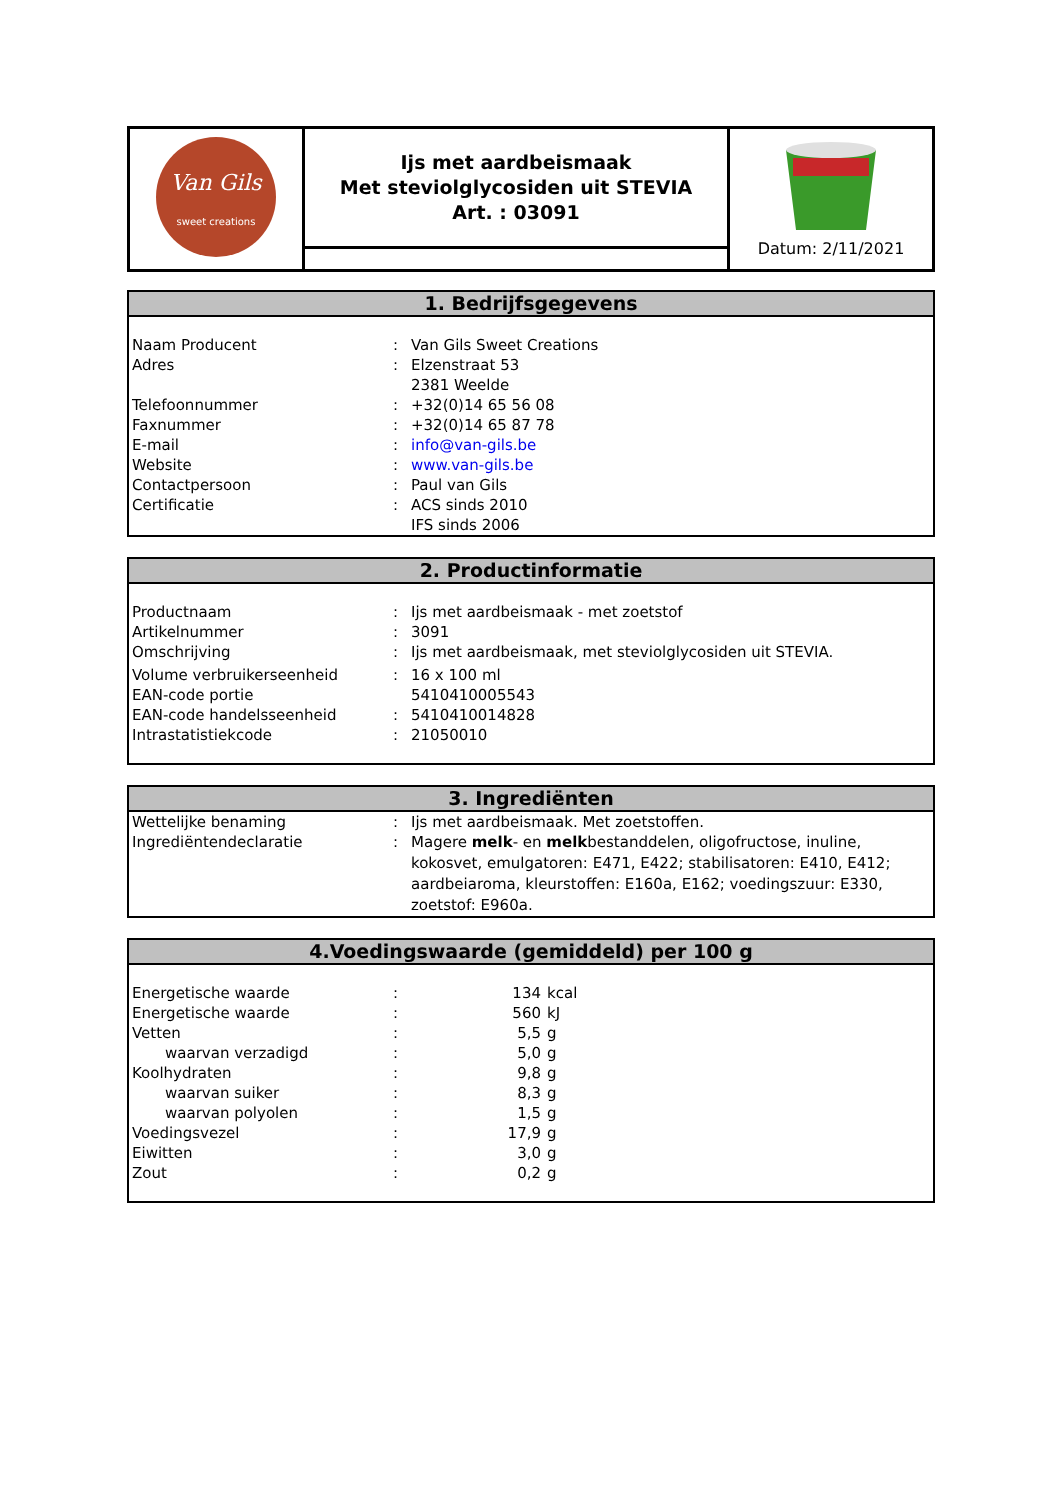| Van Gils sweet creations | Ijs met aardbeismaak Met steviolglycosiden uit STEVIA Art. : 03091 | Datum: 2/11/2021 |
1. Bedrijfsgegevens
| Naam Producent | : | Van Gils Sweet Creations |
| Adres | : | Elzenstraat 53 2381 Weelde |
| Telefoonnummer | : | +32(0)14 65 56 08 |
| Faxnummer | : | +32(0)14 65 87 78 |
| E-mail | : | info@van-gils.be |
| Website | : | www.van-gils.be |
| Contactpersoon | : | Paul van Gils |
| Certificatie | : | ACS sinds 2010 IFS sinds 2006 |
2. Productinformatie
| Productnaam | : | Ijs met aardbeismaak - met zoetstof |
| Artikelnummer | : | 3091 |
| Omschrijving | : | Ijs met aardbeismaak, met steviolglycosiden uit STEVIA. |
| Volume verbruikerseenheid | : | 16 x 100 ml |
| EAN-code portie | | 5410410005543 |
| EAN-code handelsseenheid | : | 5410410014828 |
| Intrastatistiekcode | : | 21050010 |
3. Ingrediënten
| Wettelijke benaming | : | Ijs met aardbeismaak. Met zoetstoffen. |
| Ingrediëntendeclaratie | : | Magere melk - en melk bestanddelen, oligofructose, inuline, kokosvet, emulgatoren: E471, E422; stabilisatoren: E410, E412; aardbeiaroma, kleurstoffen: E160a, E162; voedingszuur: E330, zoetstof: E960a. |
4.Voedingswaarde (gemiddeld) per 100 g
| Energetische waarde | : | 134 | kcal |
| Energetische waarde | : | 560 | kJ |
| Vetten | : | 5,5 | g |
| waarvan verzadigd | : | 5,0 | g |
| Koolhydraten | : | 9,8 | g |
| waarvan suiker | : | 8,3 | g |
| waarvan polyolen | : | 1,5 | g |
| Voedingsvezel | : | 17,9 | g |
| Eiwitten | : | 3,0 | g |
| Zout | : | 0,2 | g |